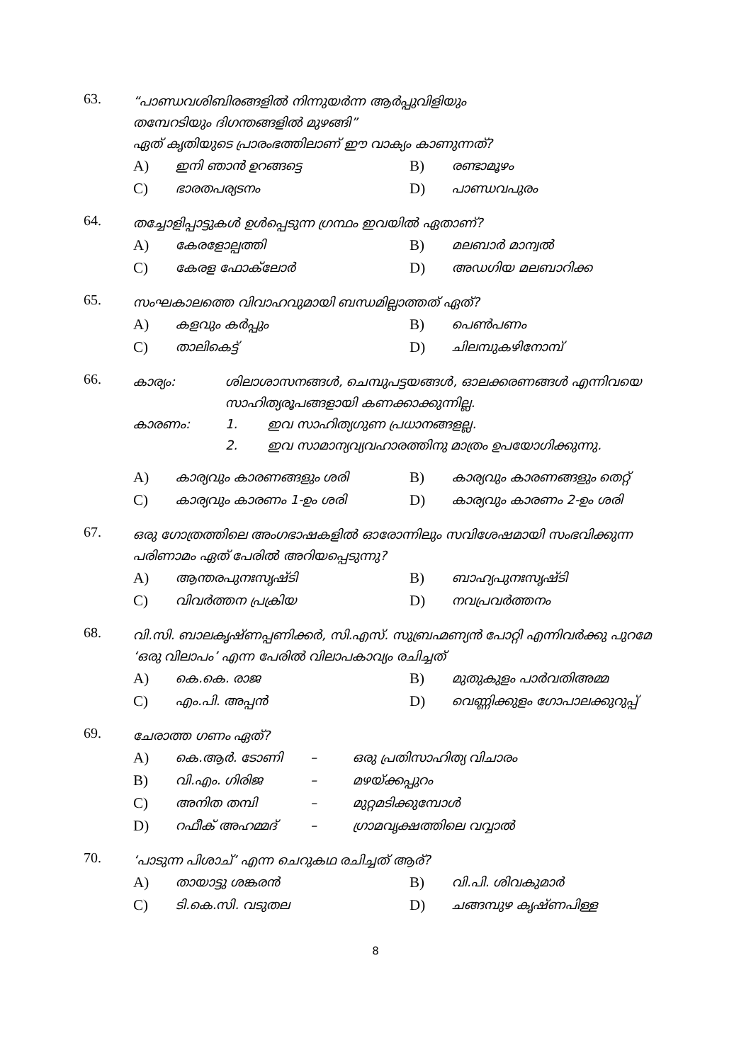63.
“പാണ്ഡവശിബിരങ്ങളിൽ നിന്നുയർന്ന ആർപ്പുവിളിയും
തമ്പേറടിയും ദിഗന്തങ്ങളിൽ മുഴങ്ങി”
ഏത് കൃതിയുടെ പ്രാരംഭത്തിലാണ് ഈ വാക്യം കാണുന്നത്?
A) ഇനി ഞാൻ ഉറങ്ങട്ടെ B) രണ്ടാമൂഴം C) ഭാരതപര്യടനം D) പാണ്ഡവപുരം
64.
തച്ചോളിപ്പാട്ടുകൾ ഉൾപ്പെടുന്ന ഗ്രന്ഥം ഇവയിൽ ഏതാണ്?
A) കേരളോല്പത്തി B) മലബാർ മാന്വൽ C) കേരള ഫോക്‌ലോർ D) അഡഗിയ മലബാറിക്ക
65.
സംഘകാലത്തെ വിവാഹവുമായി ബന്ധമില്ലാത്തത് ഏത്?
A) കളവും കർപ്പും B) പെൺപണം C) താലികെട്ട് D) ചിലമ്പുകഴിനോമ്പ്
66.
കാര്യം: ശിലാശാസനങ്ങൾ, ചെമ്പുപട്ടയങ്ങൾ, ഓലക്കരണങ്ങൾ എന്നിവയെ സാഹിത്യരൂപങ്ങളായി കണക്കാക്കുന്നില്ല.
കാരണം: 1. ഇവ സാഹിത്യഗുണ പ്രധാനങ്ങളല്ല.
2. ഇവ സാമാന്യവ്യവഹാരത്തിനു മാത്രം ഉപയോഗിക്കുന്നു.
A) കാര്യവും കാരണങ്ങളും ശരി B) കാര്യവും കാരണങ്ങളും തെറ്റ് C) കാര്യവും കാരണം 1-ഉം ശരി D) കാര്യവും കാരണം 2-ഉം ശരി
67.
ഒരു ഗോത്രത്തിലെ അംഗഭാഷകളിൽ ഓരോന്നിലും സവിശേഷമായി സംഭവിക്കുന്ന പരിണാമം ഏത് പേരിൽ അറിയപ്പെടുന്നു?
A) ആന്തരപുനഃസൃഷ്ടി B) ബാഹ്യപുനഃസൃഷ്ടി C) വിവർത്തന പ്രക്രിയ D) നവപ്രവർത്തനം
68.
വി.സി. ബാലകൃഷ്ണപ്പണിക്കർ, സി.എസ്. സുബ്രഹ്മണ്യൻ പോറ്റി എന്നിവർക്കു പുറമേ ‘ഒരു വിലാപം’ എന്ന പേരിൽ വിലാപകാവ്യം രചിച്ചത്
A) കെ.കെ. രാജ B) മുതുകുളം പാർവതിഅമ്മ C) എം.പി. അപ്പൻ D) വെണ്ണിക്കുളം ഗോപാലക്കുറുപ്പ്
69.
ചേരാത്ത ഗണം ഏത്?
A) കെ.ആർ. ടോണി – ഒരു പ്രതിസാഹിത്യ വിചാരം B) വി.എം. ഗിരിജ – മഴയ്ക്കപ്പുറം C) അനിത തമ്പി – മുറ്റമടിക്കുമ്പോൾ D) റഫീക് അഹമ്മദ് – ഗ്രാമവൃക്ഷത്തിലെ വവ്വാൽ
70.
‘പാടുന്ന പിശാച്’ എന്ന ചെറുകഥ രചിച്ചത് ആര്?
A) തായാട്ടു ശങ്കരൻ B) വി.പി. ശിവകുമാർ C) ടി.കെ.സി. വടുതല D) ചങ്ങമ്പുഴ കൃഷ്ണപിള്ള
8